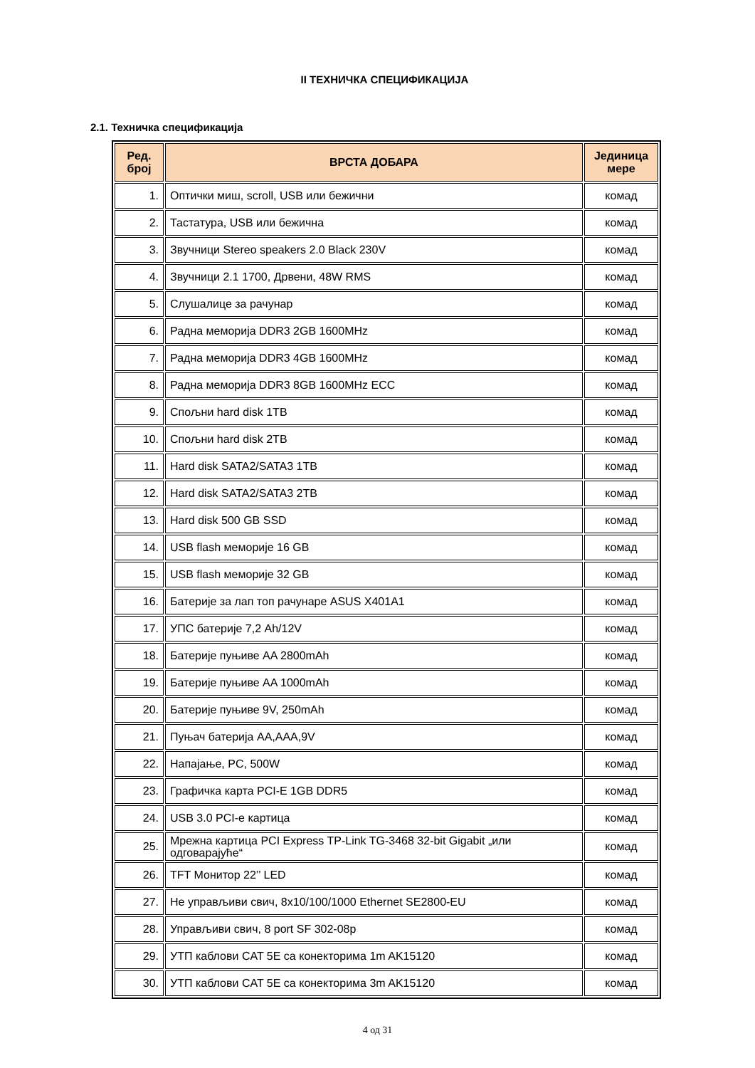II ТЕХНИЧКА СПЕЦИФИКАЦИЈА
2.1. Техничка спецификација
| Ред. број | ВРСТА ДОБАРА | Јединица мере |
| --- | --- | --- |
| 1. | Оптички миш, scroll, USB или бежични | комад |
| 2. | Тастатура, USB или бежична | комад |
| 3. | Звучници Stereo speakers 2.0 Black 230V | комад |
| 4. | Звучници 2.1 1700, Дрвени, 48W RMS | комад |
| 5. | Слушалице за рачунар | комад |
| 6. | Радна меморија DDR3 2GB 1600MHz | комад |
| 7. | Радна меморија DDR3 4GB 1600MHz | комад |
| 8. | Радна меморија DDR3 8GB 1600MHz ECC | комад |
| 9. | Спољни hard disk 1TB | комад |
| 10. | Спољни hard disk 2TB | комад |
| 11. | Hard disk SATA2/SATA3 1TB | комад |
| 12. | Hard disk SATA2/SATA3 2TB | комад |
| 13. | Hard disk 500 GB SSD | комад |
| 14. | USB flash меморије 16 GB | комад |
| 15. | USB flash меморије 32 GB | комад |
| 16. | Батерије за лап топ рачунаре ASUS X401A1 | комад |
| 17. | УПС батерије 7,2 Ah/12V | комад |
| 18. | Батерије пуњиве AA 2800mAh | комад |
| 19. | Батерије пуњиве AA 1000mAh | комад |
| 20. | Батерије пуњиве 9V, 250mAh | комад |
| 21. | Пуњач батерија AA,AAA,9V | комад |
| 22. | Напајање, PC, 500W | комад |
| 23. | Графичка карта PCI-E 1GB DDR5 | комад |
| 24. | USB 3.0 PCI-e картица | комад |
| 25. | Мрежна картица PCI Express TP-Link TG-3468 32-bit Gigabit „или одговарајуће“ | комад |
| 26. | TFT Монитор 22’’ LED | комад |
| 27. | Не управљиви свич, 8x10/100/1000 Ethernet SE2800-EU | комад |
| 28. | Управљиви свич, 8 port SF 302-08p | комад |
| 29. | УТП каблови CAT 5E са конекторима 1m AK15120 | комад |
| 30. | УТП каблови CAT 5E са конекторима 3m AK15120 | комад |
4 од 31